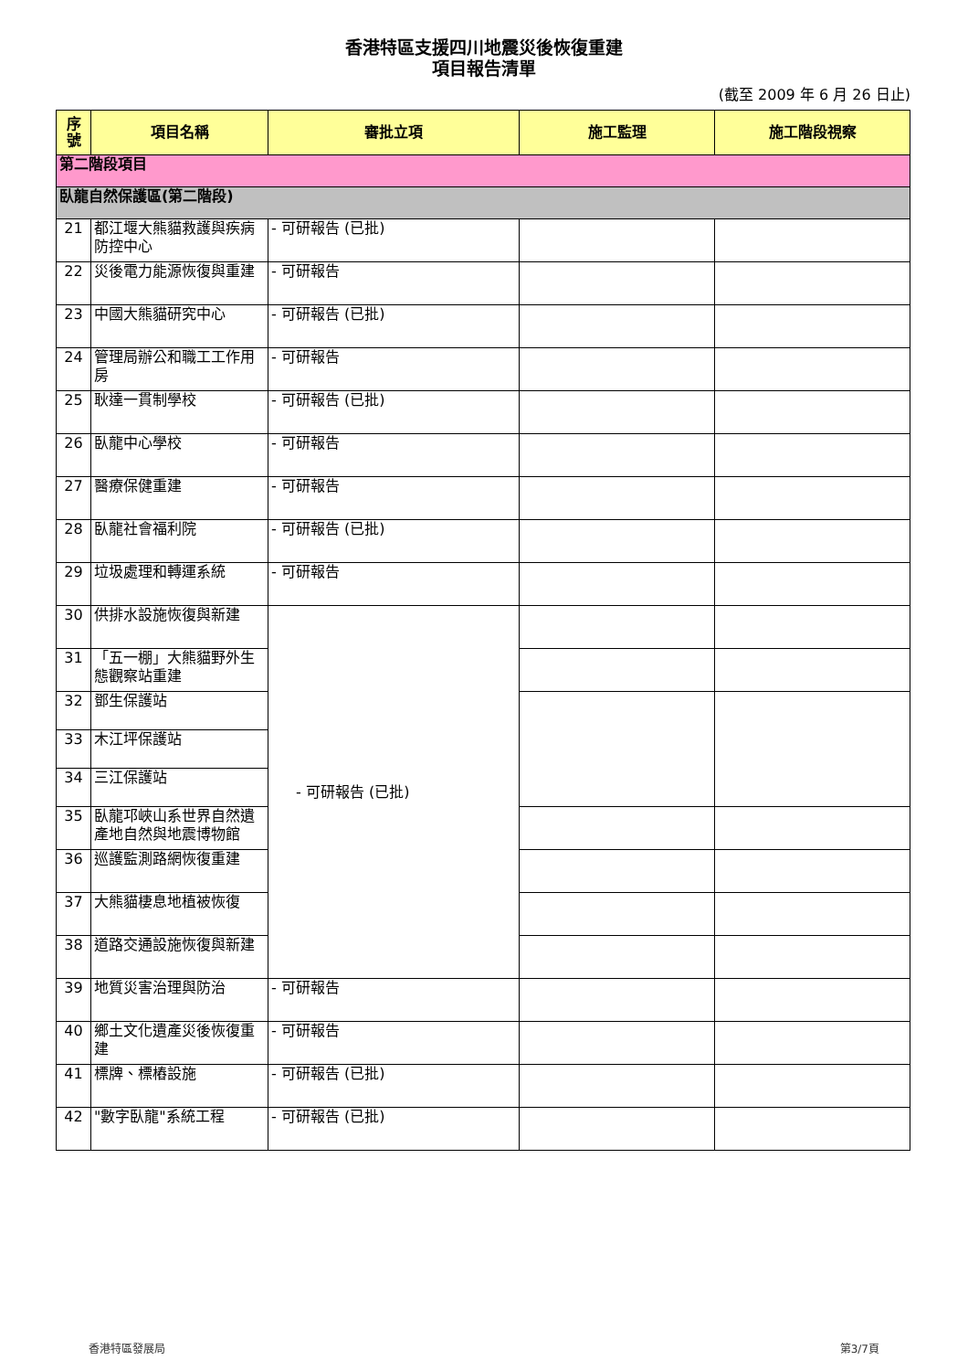香港特區支援四川地震災後恢復重建
項目報告清單
(截至 2009 年 6 月 26 日止)
| 序 號 | 項目名稱 | 審批立項 | 施工監理 | 施工階段視察 |
| --- | --- | --- | --- | --- |
| 第二階段項目 | | | | |
| 臥龍自然保護區(第二階段) | | | | |
| 21 | 都江堰大熊貓救護與疾病防控中心 | - 可研報告 (已批) | | |
| 22 | 災後電力能源恢復與重建 | - 可研報告 | | |
| 23 | 中國大熊貓研究中心 | - 可研報告 (已批) | | |
| 24 | 管理局辦公和職工工作用房 | - 可研報告 | | |
| 25 | 耿達一貫制學校 | - 可研報告 (已批) | | |
| 26 | 臥龍中心學校 | - 可研報告 | | |
| 27 | 醫療保健重建 | - 可研報告 | | |
| 28 | 臥龍社會福利院 | - 可研報告 (已批) | | |
| 29 | 垃圾處理和轉運系統 | - 可研報告 | | |
| 30 | 供排水設施恢復與新建 | - 可研報告 (已批) | | |
| 31 | 「五一棚」大熊貓野外生態觀察站重建 | | | |
| 32 | 鄧生保護站 | | | |
| 33 | 木江坪保護站 | | | |
| 34 | 三江保護站 | | | |
| 35 | 臥龍邛峽山系世界自然遺產地自然與地震博物館 | | | |
| 36 | 巡護監測路網恢復重建 | | | |
| 37 | 大熊貓棲息地植被恢復 | | | |
| 38 | 道路交通設施恢復與新建 | | | |
| 39 | 地質災害治理與防治 | - 可研報告 | | |
| 40 | 鄉土文化遺產災後恢復重建 | - 可研報告 | | |
| 41 | 標牌、標樁設施 | - 可研報告 (已批) | | |
| 42 | "數字臥龍"系統工程 | - 可研報告 (已批) | | |
香港特區發展局 第3/7頁